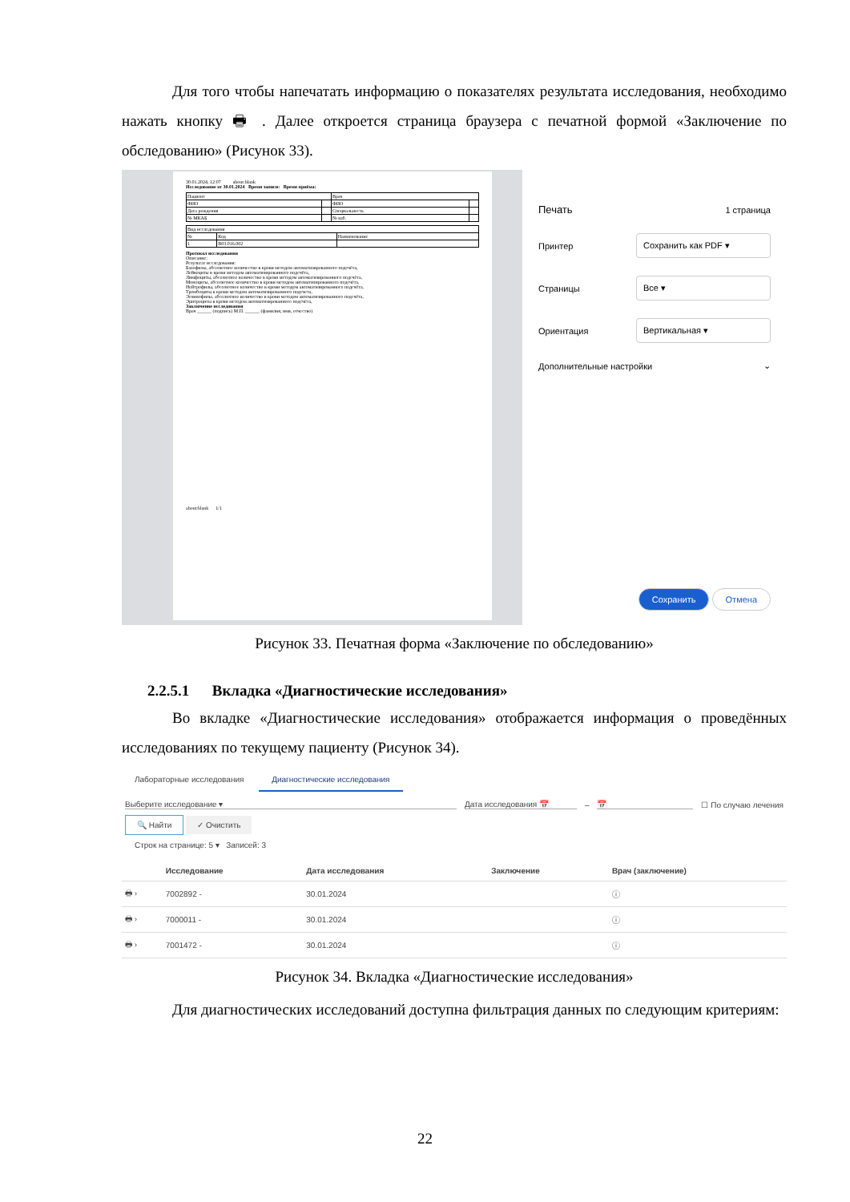Для того чтобы напечатать информацию о показателях результата исследования, необходимо нажать кнопку 🖶 . Далее откроется страница браузера с печатной формой «Заключение по обследованию» (Рисунок 33).
30.01.2024, 12:07 about:blank
Исследование от 30.01.2024 Время записи: Время приёма:
| Пациент | | Врач | |
| ФИО | | ФИО | |
| Дата рождения | | Специальность | |
| № МКАБ | | № каб. | |
| Вид исследования | | |
| № | Код | Наименование |
| 1 | B03.016.002 | |
Протокол исследования
Описание:
Результат исследования:
Базофилы, абсолютное количество в крови методом автоматизированного подсчёта,
Лейкоциты в крови методом автоматизированного подсчёта,
Лимфоциты, абсолютное количество в крови методом автоматизированного подсчёта,
Моноциты, абсолютное количество в крови методом автоматизированного подсчёта,
Нейтрофилы, абсолютное количество в крови методом автоматизированного подсчёта,
Тромбоциты в крови методом автоматизированного подсчета,
Эозинофилы, абсолютное количество в крови методом автоматизированного подсчёта,
Эритроциты в крови методом автоматизированного подсчёта,
Заключение исследования
Врач ______ (подпись) М.П. ______ (фамилия, имя, отчество)
about:blank 1/1
Печать 1 страница
Принтер Сохранить как PDF ▾
Страницы Все ▾
Ориентация Вертикальная ▾
Дополнительные настройки ⌄
Сохранить Отмена
Рисунок 33. Печатная форма «Заключение по обследованию»
2.2.5.1 Вкладка «Диагностические исследования»
Во вкладке «Диагностические исследования» отображается информация о проведённых исследованиях по текущему пациенту (Рисунок 34).
Лабораторные исследования Диагностические исследования
Выберите исследование ▾ Дата исследования 📅 – 📅 ☐ По случаю лечения
🔍 Найти ✓ Очистить
Строк на странице: 5 ▾ Записей: 3
| | Исследование | Дата исследования | Заключение | Врач (заключение) |
| --- | --- | --- | --- | --- |
| 🖶 › | 7002892 - | 30.01.2024 | | ⓘ |
| 🖶 › | 7000011 - | 30.01.2024 | | ⓘ |
| 🖶 › | 7001472 - | 30.01.2024 | | ⓘ |
Рисунок 34. Вкладка «Диагностические исследования»
Для диагностических исследований доступна фильтрация данных по следующим критериям:
22